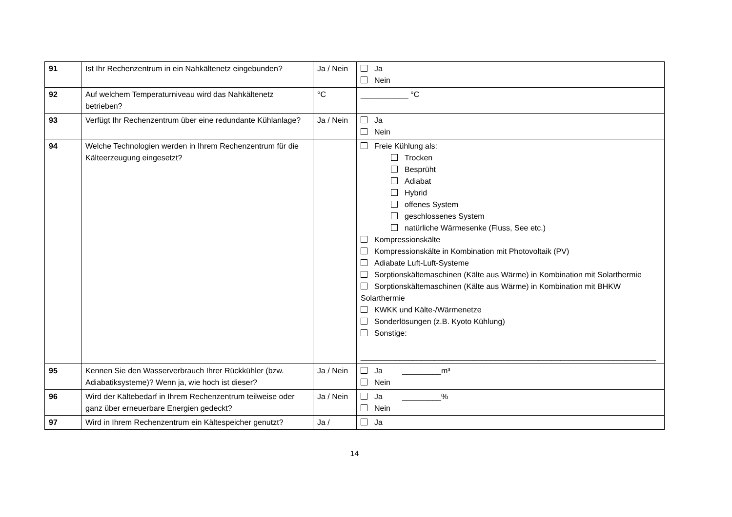| 91 | Ist Ihr Rechenzentrum in ein Nahkältenetz eingebunden? | Ja / Nein | Ja Nein |
| 92 | Auf welchem Temperaturniveau wird das Nahkältenetz betrieben? | °C | ___________ °C |
| 93 | Verfügt Ihr Rechenzentrum über eine redundante Kühlanlage? | Ja / Nein | Ja Nein |
| 94 | Welche Technologien werden in Ihrem Rechenzentrum für die Kälteerzeugung eingesetzt? | | Freie Kühlung als: Trocken Besprüht Adiabat Hybrid offenes System geschlossenes System natürliche Wärmesenke (Fluss, See etc.) Kompressionskälte Kompressionskälte in Kombination mit Photovoltaik (PV) Adiabate Luft-Luft-Systeme Sorptionskältemaschinen (Kälte aus Wärme) in Kombination mit Solarthermie Sorptionskältemaschinen (Kälte aus Wärme) in Kombination mit BHKW Solarthermie KWKK und Kälte-/Wärmenetze Sonderlösungen (z.B. Kyoto Kühlung) Sonstige: ____________________________________________________________________ |
| 95 | Kennen Sie den Wasserverbrauch Ihrer Rückkühler (bzw. Adiabatiksysteme)? Wenn ja, wie hoch ist dieser? | Ja / Nein | Ja _________m³ Nein |
| 96 | Wird der Kältebedarf in Ihrem Rechenzentrum teilweise oder ganz über erneuerbare Energien gedeckt? | Ja / Nein | Ja _________% Nein |
| 97 | Wird in Ihrem Rechenzentrum ein Kältespeicher genutzt? | Ja / | Ja |
14